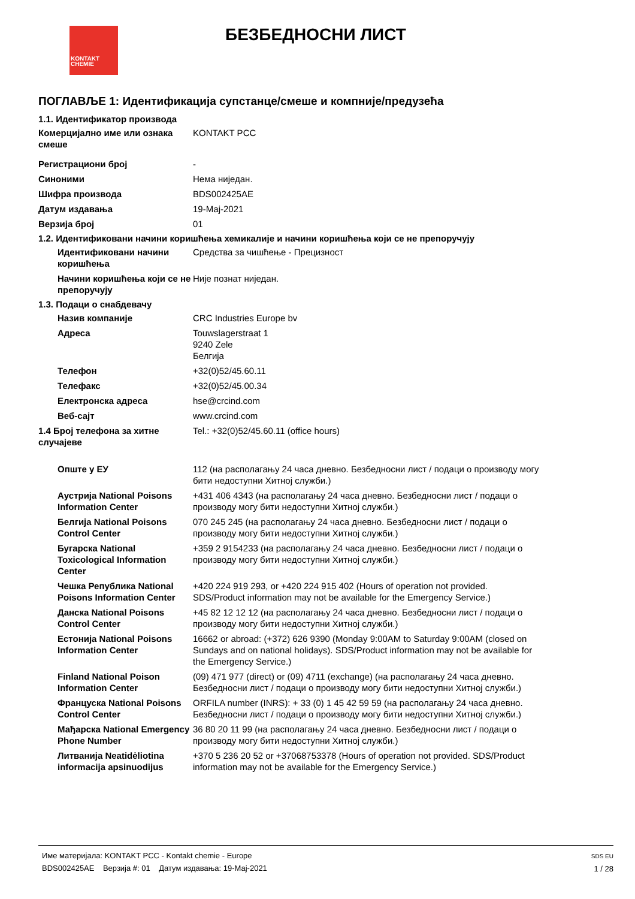KONTAKT
CHEMIE
БЕЗБЕДНОСНИ ЛИСТ
ПОГЛАВЉЕ 1: Идентификација супстанце/смеше и компније/предузећа
1.1. Идентификатор производа
Комерцијално име или ознака смеше
KONTAKT PCC
Регистрациони број -
Синоними Нема ниједан.
Шифра производа BDS002425AE
Датум издавања 19-Мај-2021
Верзија број 01
1.2. Идентификовани начини коришћења хемикалије и начини коришћења који се не препоручују
Идентификовани начини коришћења
Средства за чишћење - Прецизност
Начини коришћења који се не препоручују
Није познат ниједан.
1.3. Подаци о снабдевачу
Назив компаније CRC Industries Europe bv
Адреса Touwslagerstraat 1
9240 Zele
Белгија
Телефон +32(0)52/45.60.11
Телефакс +32(0)52/45.00.34
Електронска адреса hse@crcind.com
Веб-сајт www.crcind.com
1.4 Број телефона за хитне случајеве
Tel.: +32(0)52/45.60.11 (office hours)
Опште у ЕУ 112 (на располагању 24 часа дневно. Безбедносни лист / подаци о производу могу бити недоступни Хитној служби.)
Аустрија National Poisons Information Center
+431 406 4343 (на располагању 24 часа дневно. Безбедносни лист / подаци о производу могу бити недоступни Хитној служби.)
Белгија National Poisons Control Center
070 245 245 (на располагању 24 часа дневно. Безбедносни лист / подаци о производу могу бити недоступни Хитној служби.)
Бугарска National Toxicological Information Center
+359 2 9154233 (на располагању 24 часа дневно. Безбедносни лист / подаци о производу могу бити недоступни Хитној служби.)
Чешка Република National Poisons Information Center
+420 224 919 293, or +420 224 915 402 (Hours of operation not provided. SDS/Product information may not be available for the Emergency Service.)
Данска National Poisons Control Center
+45 82 12 12 12 (на располагању 24 часа дневно. Безбедносни лист / подаци о производу могу бити недоступни Хитној служби.)
Естонија National Poisons Information Center
16662 or abroad: (+372) 626 9390 (Monday 9:00AM to Saturday 9:00AM (closed on Sundays and on national holidays). SDS/Product information may not be available for the Emergency Service.)
Finland National Poison Information Center
(09) 471 977 (direct) or (09) 4711 (exchange) (на располагању 24 часа дневно. Безбедносни лист / подаци о производу могу бити недоступни Хитној служби.)
Француска National Poisons Control Center
ORFILA number (INRS): + 33 (0) 1 45 42 59 59 (на располагању 24 часа дневно. Безбедносни лист / подаци о производу могу бити недоступни Хитној служби.)
Мађарска National Emergency Phone Number
36 80 20 11 99 (на располагању 24 часа дневно. Безбедносни лист / подаци о производу могу бити недоступни Хитној служби.)
Литванија Neatidėliotina informacija apsinuodijus
+370 5 236 20 52 or +37068753378 (Hours of operation not provided. SDS/Product information may not be available for the Emergency Service.)
Име материјала: KONTAKT PCC - Kontakt chemie - Europe
BDS002425AE Верзија #: 01 Датум издавања: 19-Мај-2021
SDS EU
1 / 28